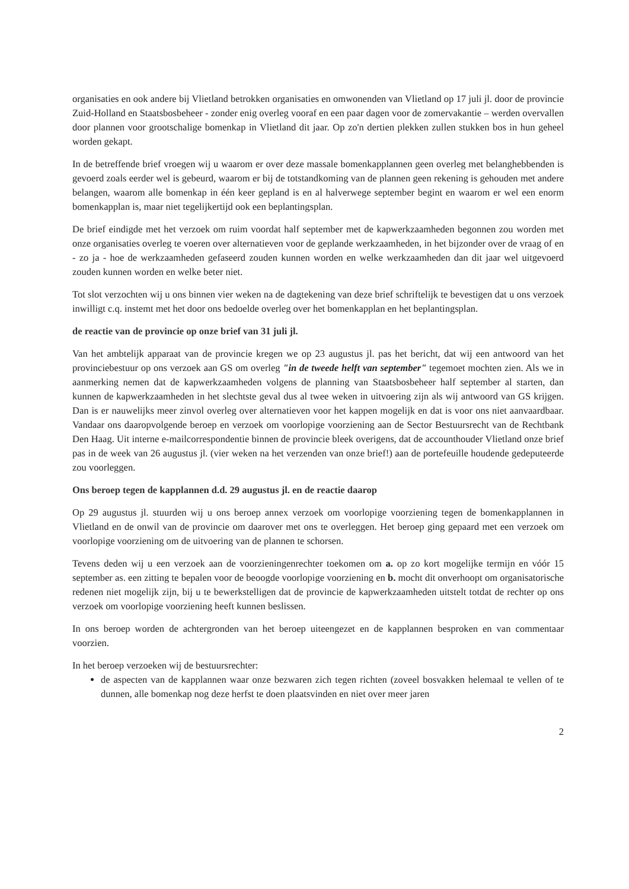organisaties en ook andere bij Vlietland betrokken organisaties en omwonenden van Vlietland op 17 juli jl. door de provincie Zuid-Holland en Staatsbosbeheer - zonder enig overleg vooraf en een paar dagen voor de zomervakantie – werden overvallen door plannen voor grootschalige bomenkap in Vlietland dit jaar. Op zo'n dertien plekken zullen stukken bos in hun geheel worden gekapt.
In de betreffende brief vroegen wij u waarom er over deze massale bomenkapplannen geen overleg met belanghebbenden is gevoerd zoals eerder wel is gebeurd, waarom er bij de totstandkoming van de plannen geen rekening is gehouden met andere belangen, waarom alle bomenkap in één keer gepland is en al halverwege september begint en waarom er wel een enorm bomenkapplan is, maar niet tegelijkertijd ook een beplantingsplan.
De brief eindigde met het verzoek om ruim voordat half september met de kapwerkzaamheden begonnen zou worden met onze organisaties overleg te voeren over alternatieven voor de geplande werkzaamheden, in het bijzonder over de vraag of en - zo ja - hoe de werkzaamheden gefaseerd zouden kunnen worden en welke werkzaamheden dan dit jaar wel uitgevoerd zouden kunnen worden en welke beter niet.
Tot slot verzochten wij u ons binnen vier weken na de dagtekening van deze brief schriftelijk te bevestigen dat u ons verzoek inwilligt c.q. instemt met het door ons bedoelde overleg over het bomenkapplan en het beplantingsplan.
de reactie van de provincie op onze brief van 31 juli jl.
Van het ambtelijk apparaat van de provincie kregen we op 23 augustus jl. pas het bericht, dat wij een antwoord van het provinciebestuur op ons verzoek aan GS om overleg "in de tweede helft van september" tegemoet mochten zien. Als we in aanmerking nemen dat de kapwerkzaamheden volgens de planning van Staatsbosbeheer half september al starten, dan kunnen de kapwerkzaamheden in het slechtste geval dus al twee weken in uitvoering zijn als wij antwoord van GS krijgen. Dan is er nauwelijks meer zinvol overleg over alternatieven voor het kappen mogelijk en dat is voor ons niet aanvaardbaar. Vandaar ons daaropvolgende beroep en verzoek om voorlopige voorziening aan de Sector Bestuursrecht van de Rechtbank Den Haag. Uit interne e-mailcorrespondentie binnen de provincie bleek overigens, dat de accounthouder Vlietland onze brief pas in de week van 26 augustus jl. (vier weken na het verzenden van onze brief!) aan de portefeuille houdende gedeputeerde zou voorleggen.
Ons beroep tegen de kapplannen d.d. 29 augustus jl. en de reactie daarop
Op 29 augustus jl. stuurden wij u ons beroep annex verzoek om voorlopige voorziening tegen de bomenkapplannen in Vlietland en de onwil van de provincie om daarover met ons te overleggen. Het beroep ging gepaard met een verzoek om voorlopige voorziening om de uitvoering van de plannen te schorsen.
Tevens deden wij u een verzoek aan de voorzieningenrechter toekomen om a. op zo kort mogelijke termijn en vóór 15 september as. een zitting te bepalen voor de beoogde voorlopige voorziening en b. mocht dit onverhoopt om organisatorische redenen niet mogelijk zijn, bij u te bewerkstelligen dat de provincie de kapwerkzaamheden uitstelt totdat de rechter op ons verzoek om voorlopige voorziening heeft kunnen beslissen.
In ons beroep worden de achtergronden van het beroep uiteengezet en de kapplannen besproken en van commentaar voorzien.
In het beroep verzoeken wij de bestuursrechter:
de aspecten van de kapplannen waar onze bezwaren zich tegen richten (zoveel bosvakken helemaal te vellen of te dunnen, alle bomenkap nog deze herfst te doen plaatsvinden en niet over meer jaren
2